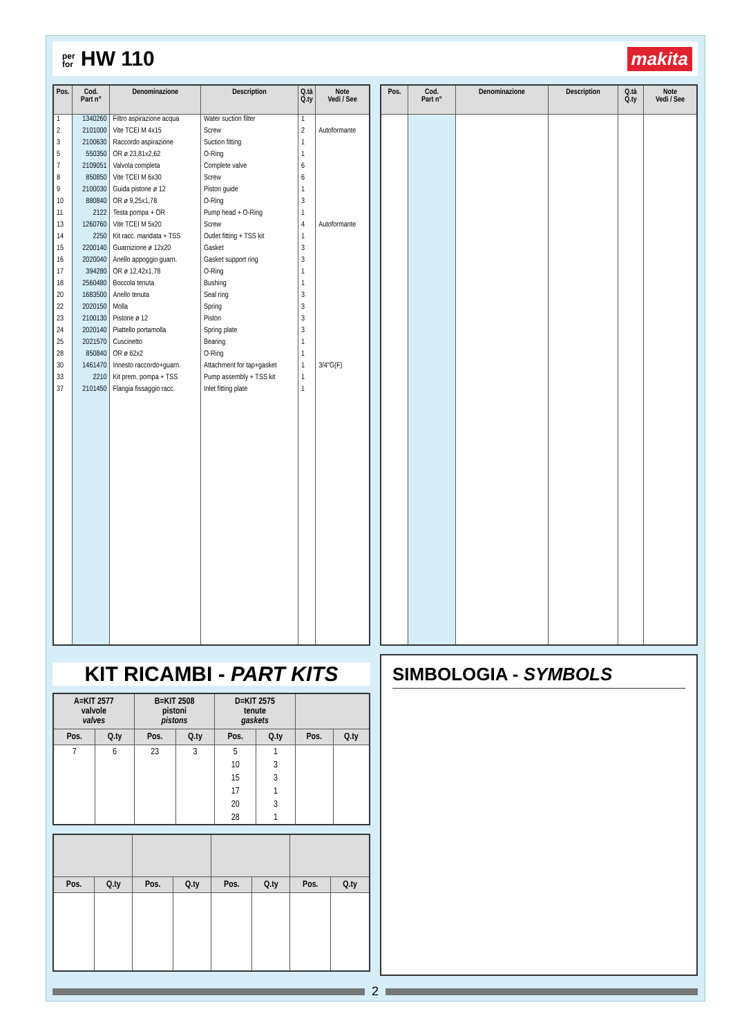per
for HW 110
makita
| Pos. | Cod. Part n° | Denominazione | Description | Q.tà Q.ty | Note Vedi / See |
| --- | --- | --- | --- | --- | --- |
| 1 | 1340260 | Filtro aspirazione acqua | Water suction filter | 1 | |
| 2 | 2101000 | Vite TCEI M 4x15 | Screw | 2 | Autoformante |
| 3 | 2100630 | Raccordo aspirazione | Suction fitting | 1 | |
| 5 | 550350 | OR ø 23,81x2,62 | O-Ring | 1 | |
| 7 | 2109051 | Valvola completa | Complete valve | 6 | |
| 8 | 850850 | Vite TCEI M 6x30 | Screw | 6 | |
| 9 | 2100030 | Guida pistone ø 12 | Piston guide | 1 | |
| 10 | 880840 | OR ø 9,25x1,78 | O-Ring | 3 | |
| 11 | 2122 | Testa pompa + OR | Pump head + O-Ring | 1 | |
| 13 | 1260760 | Vite TCEI M 5x20 | Screw | 4 | Autoformante |
| 14 | 2250 | Kit racc. mandata + TSS | Outlet fitting + TSS kit | 1 | |
| 15 | 2200140 | Guarnizione ø 12x20 | Gasket | 3 | |
| 16 | 2020040 | Anello appoggio guarn. | Gasket support ring | 3 | |
| 17 | 394280 | OR ø 12,42x1,78 | O-Ring | 1 | |
| 18 | 2560480 | Boccola tenuta | Bushing | 1 | |
| 20 | 1683500 | Anello tenuta | Seal ring | 3 | |
| 22 | 2020150 | Molla | Spring | 3 | |
| 23 | 2100130 | Pistone ø 12 | Piston | 3 | |
| 24 | 2020140 | Piattello portamolla | Spring plate | 3 | |
| 25 | 2021570 | Cuscinetto | Bearing | 1 | |
| 28 | 850840 | OR ø 62x2 | O-Ring | 1 | |
| 30 | 1461470 | Innesto raccordo+guarn. | Attachment for tap+gasket | 1 | 3/4"G(F) |
| 33 | 2210 | Kit prem. pompa + TSS | Pump assembly + TSS kit | 1 | |
| 37 | 2101450 | Flangia fissaggio racc. | Inlet fitting plate | 1 | |
| Pos. | Cod. Part n° | Denominazione | Description | Q.tà Q.ty | Note Vedi / See |
| --- | --- | --- | --- | --- | --- |
KIT RICAMBI - PART KITS
| A=KIT 2577 valvole valves | | B=KIT 2508 pistoni pistons | | D=KIT 2575 tenute gaskets | | | |
| --- | --- | --- | --- | --- | --- | --- | --- |
| Pos. | Q.ty | Pos. | Q.ty | Pos. | Q.ty | Pos. | Q.ty |
| 7 | 6 | 23 | 3 | 5 | 1 | | |
| | | | | 10 | 3 | | |
| | | | | 15 | 3 | | |
| | | | | 17 | 1 | | |
| | | | | 20 | 3 | | |
| | | | | 28 | 1 | | |
| Pos. | Q.ty | Pos. | Q.ty | Pos. | Q.ty | Pos. | Q.ty |
| --- | --- | --- | --- | --- | --- | --- | --- |
SIMBOLOGIA - SYMBOLS
2